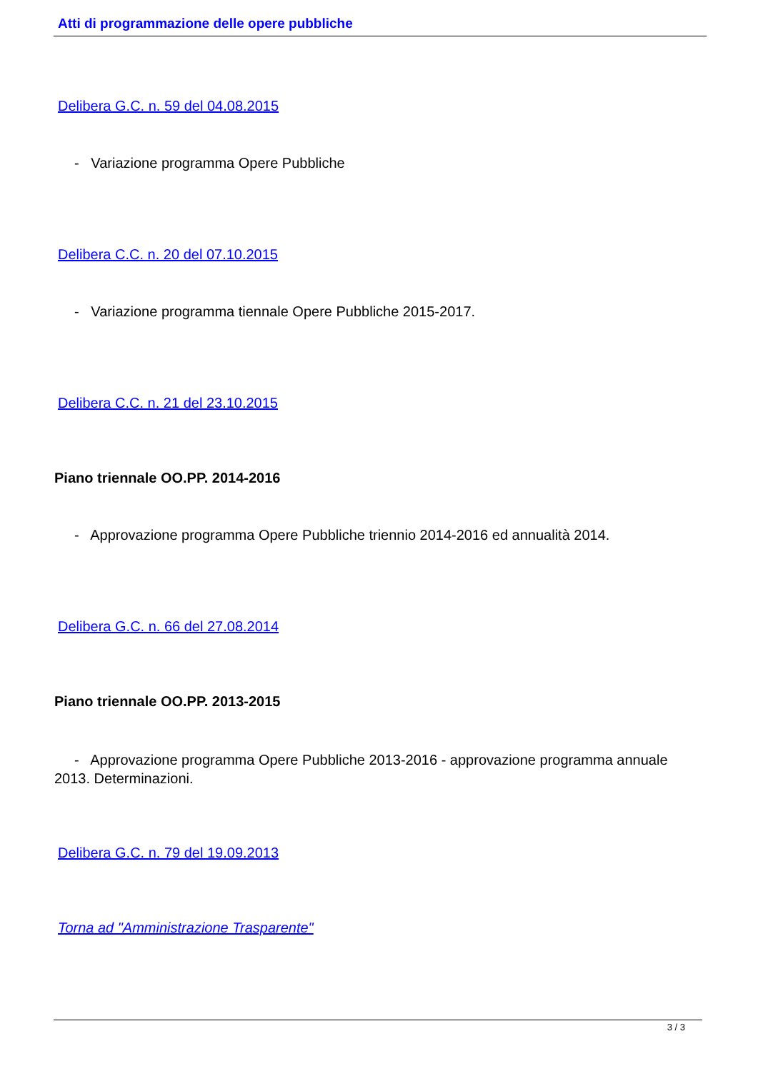Atti di programmazione delle opere pubbliche
Delibera G.C. n. 59 del 04.08.2015
- Variazione programma Opere Pubbliche
Delibera C.C. n. 20 del 07.10.2015
- Variazione programma tiennale Opere Pubbliche 2015-2017.
Delibera C.C. n. 21 del 23.10.2015
Piano triennale OO.PP. 2014-2016
- Approvazione programma Opere Pubbliche triennio 2014-2016 ed annualità 2014.
Delibera G.C. n. 66 del 27.08.2014
Piano triennale OO.PP. 2013-2015
- Approvazione programma Opere Pubbliche 2013-2016 - approvazione programma annuale 2013. Determinazioni.
Delibera G.C. n. 79 del 19.09.2013
Torna ad "Amministrazione Trasparente"
3 / 3